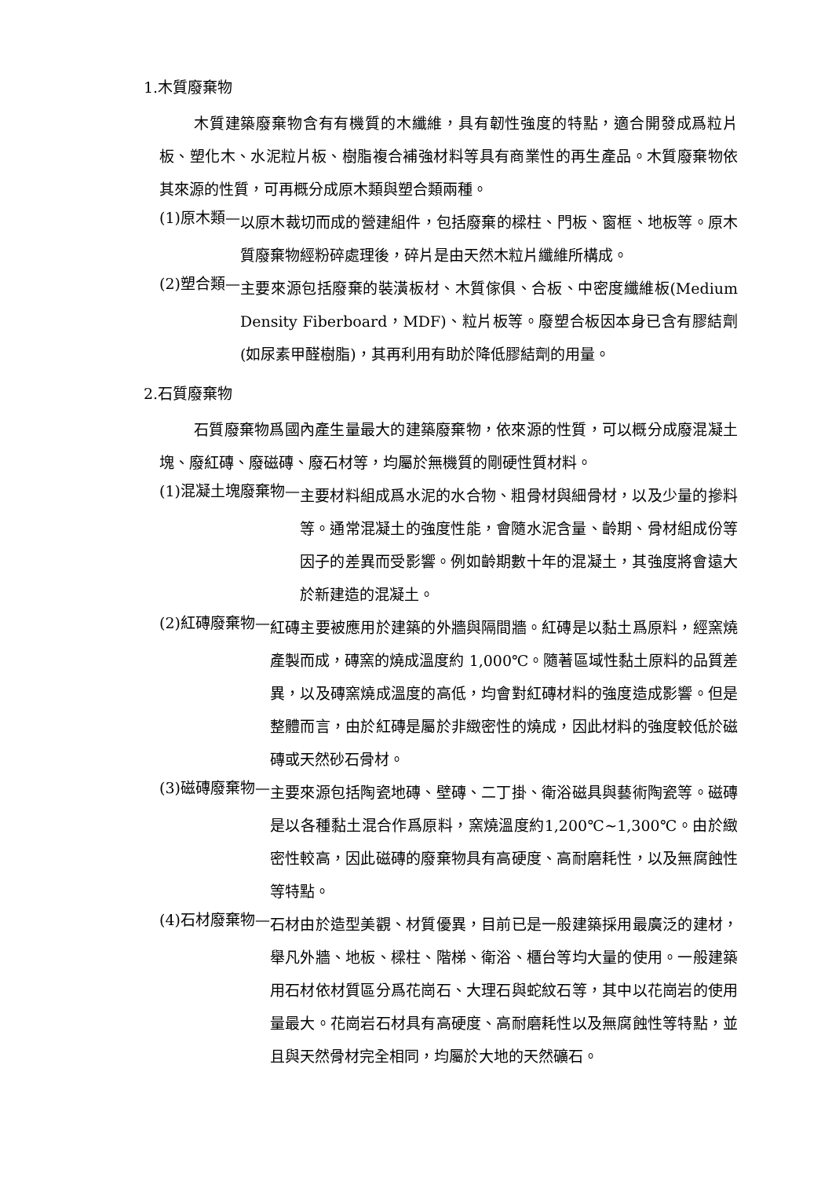1.木質廢棄物
木質建築廢棄物含有有機質的木纖維，具有韌性強度的特點，適合開發成爲粒片板、塑化木、水泥粒片板、樹脂複合補強材料等具有商業性的再生產品。木質廢棄物依其來源的性質，可再概分成原木類與塑合類兩種。
(1)原木類— 以原木裁切而成的營建組件，包括廢棄的樑柱、門板、窗框、地板等。原木質廢棄物經粉碎處理後，碎片是由天然木粒片纖維所構成。
(2)塑合類— 主要來源包括廢棄的裝潢板材、木質傢俱、合板、中密度纖維板(Medium Density Fiberboard，MDF)、粒片板等。廢塑合板因本身已含有膠結劑(如尿素甲醛樹脂)，其再利用有助於降低膠結劑的用量。
2.石質廢棄物
石質廢棄物爲國內產生量最大的建築廢棄物，依來源的性質，可以概分成廢混凝土塊、廢紅磚、廢磁磚、廢石材等，均屬於無機質的剛硬性質材料。
(1)混凝土塊廢棄物— 主要材料組成爲水泥的水合物、粗骨材與細骨材，以及少量的摻料等。通常混凝土的強度性能，會隨水泥含量、齡期、骨材組成份等因子的差異而受影響。例如齡期數十年的混凝土，其強度將會遠大於新建造的混凝土。
(2)紅磚廢棄物— 紅磚主要被應用於建築的外牆與隔間牆。紅磚是以黏土爲原料，經窯燒產製而成，磚窯的燒成溫度約 1,000℃。隨著區域性黏土原料的品質差異，以及磚窯燒成溫度的高低，均會對紅磚材料的強度造成影響。但是整體而言，由於紅磚是屬於非緻密性的燒成，因此材料的強度較低於磁磚或天然砂石骨材。
(3)磁磚廢棄物— 主要來源包括陶瓷地磚、壁磚、二丁掛、衛浴磁具與藝術陶瓷等。磁磚是以各種黏土混合作爲原料，窯燒溫度約1,200℃~1,300℃。由於緻密性較高，因此磁磚的廢棄物具有高硬度、高耐磨耗性，以及無腐蝕性等特點。
(4)石材廢棄物— 石材由於造型美觀、材質優異，目前已是一般建築採用最廣泛的建材，舉凡外牆、地板、樑柱、階梯、衛浴、櫃台等均大量的使用。一般建築用石材依材質區分爲花崗石、大理石與蛇紋石等，其中以花崗岩的使用量最大。花崗岩石材具有高硬度、高耐磨耗性以及無腐蝕性等特點，並且與天然骨材完全相同，均屬於大地的天然礦石。